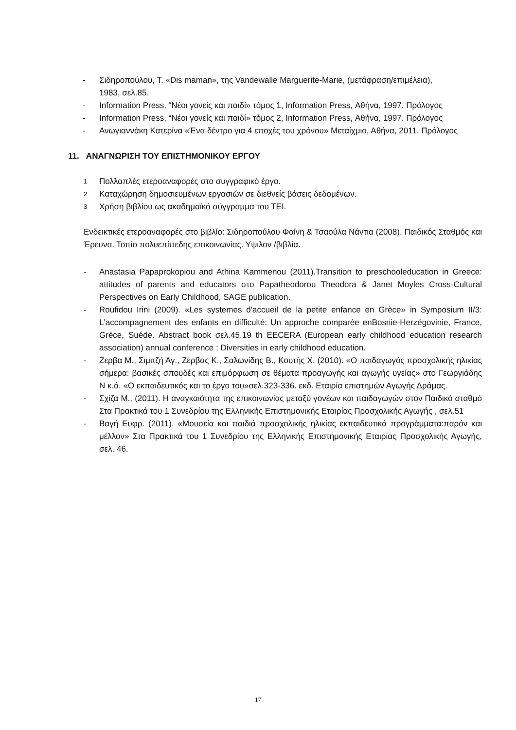- Σιδηροπούλου, Τ. «Dis maman», της Vandewalle Marguerite-Marie, (μετάφραση/επιμέλεια),
1983, σελ.85.
- Information Press, “Νέοι γονείς και παιδί» τόμος 1, Information Press, Αθήνα, 1997. Πρόλογος
- Information Press, “Νέοι γονείς και παιδί» τόμος 2, Information Press, Αθήνα, 1997. Πρόλογος
- Ανωγιαννάκη Κατερίνα «Ένα δέντρο για 4 εποχές του χρόνου» Μεταίχμιο, Αθήνα, 2011. Πρόλογος
11. ΑΝΑΓΝΩΡΙΣΗ ΤΟΥ ΕΠΙΣΤΗΜΟΝΙΚΟΥ ΕΡΓΟΥ
1 Πολλαπλές ετεροαναφορές στο συγγραφικό έργο.
2 Καταχώρηση δημοσιευμένων εργασιών σε διεθνείς βάσεις δεδομένων.
3 Χρήση βιβλίου ως ακαδημαϊκό σύγγραμμα του ΤΕΙ.
Ενδεικτικές ετεροαναφορές στο βιβλίο: Σιδηροπούλου Φαίνη & Τσαούλα Νάντια (2008). Παιδικός Σταθμός και Έρευνα. Τοπίο πολυεπίπεδης επικοινωνίας. Υψιλον /βιβλία.
- Anastasia Papaprokopiou and Athina Kammenou (2011).Transition to preschooleducation in Greece: attitudes of parents and educators στο Papatheodorou Theodora & Janet Moyles Cross-Cultural Perspectives on Early Childhood, SAGE publication.
- Roufidou Irini (2009). «Les systemes d'accueil de la petite enfance en Grèce» in Symposium II/3: L'accompagnement des enfants en difficulté: Un approche comparée enBosnie-Herzégovinie, France, Grèce, Suéde. Abstract book σελ.45.19 th EECERA (European early childhood education research association) annual conference : Diversities in early childhood education.
- Ζερβα Μ., Σιμιτζή Αγ., Ζέρβας Κ., Σαλωνίδης Β., Κουτής Χ. (2010). «Ο παιδαγωγός προσχολικής ηλικίας σήμερα: βασικές σπουδές και επιμόρφωση σε θέματα προαγωγής και αγωγής υγείας» στο Γεωργιάδης Ν κ.ά. «Ο εκπαιδευτικός και το έργο του»σελ.323-336. εκδ. Εταιρία επιστημών Αγωγής Δράμας.
- Σχίζα Μ., (2011). Η αναγκαιότητα της επικοινωνίας μεταξύ γονέων και παιδαγωγών στον Παιδικό σταθμό Στα Πρακτικά του 1 Συνεδρίου της Ελληνικής Επιστημονικής Εταιρίας Προσχολικής Αγωγής , σελ.51
- Βαγή Ευφρ. (2011). «Μουσεία και παιδιά προσχολικής ηλικίας εκπαιδευτικά προγράμματα:παρόν και μέλλον» Στα Πρακτικά του 1 Συνεδρίου της Ελληνικής Επιστημονικής Εταιρίας Προσχολικής Αγωγής, σελ. 46.
17